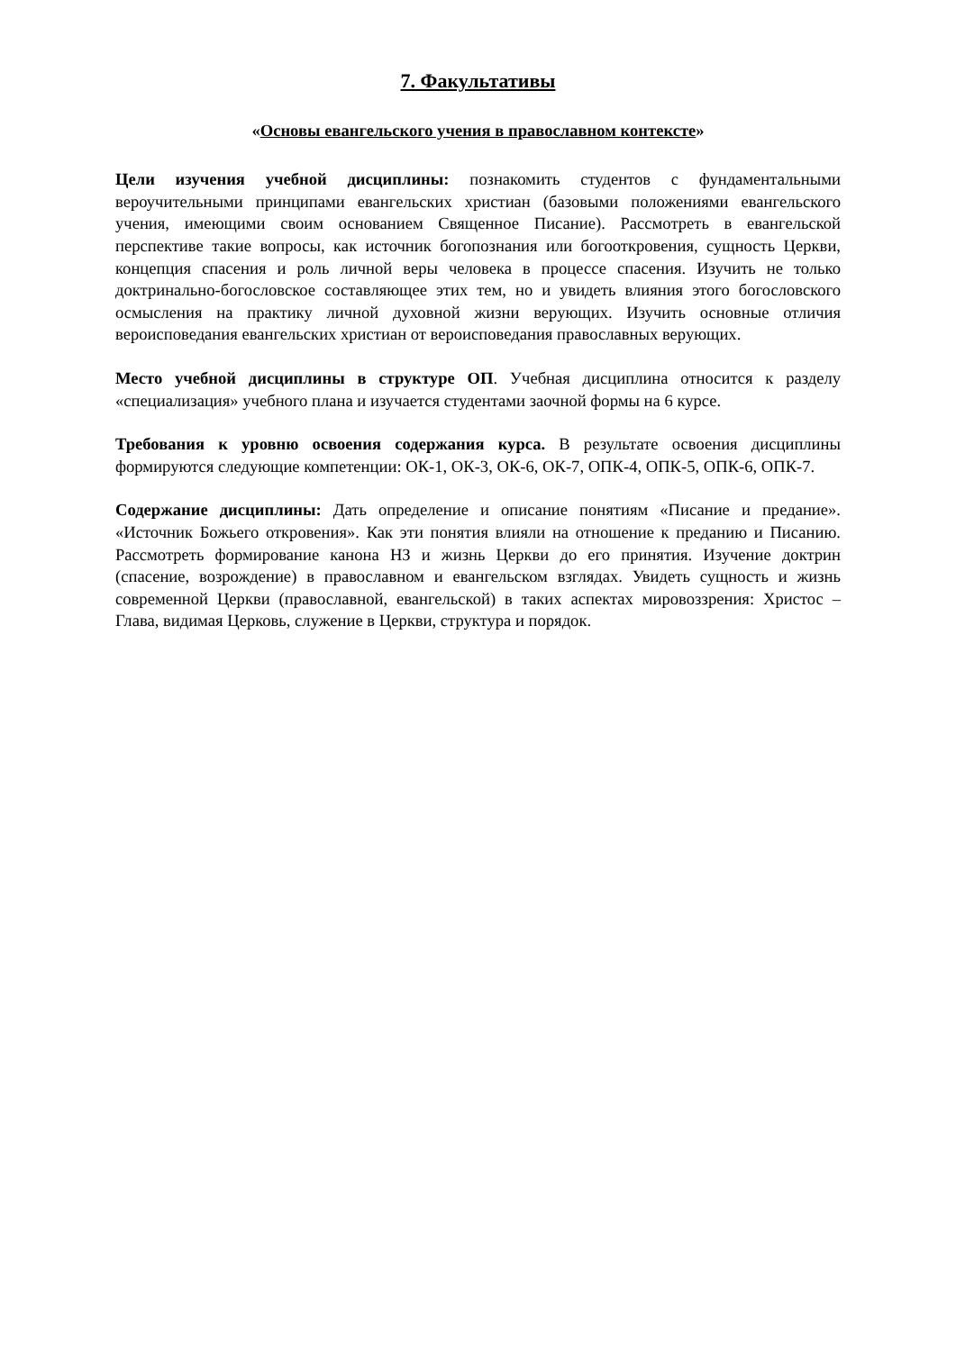7. Факультативы
«Основы евангельского учения в православном контексте»
Цели изучения учебной дисциплины: познакомить студентов с фундаментальными вероучительными принципами евангельских христиан (базовыми положениями евангельского учения, имеющими своим основанием Священное Писание). Рассмотреть в евангельской перспективе такие вопросы, как источник богопознания или богооткровения, сущность Церкви, концепция спасения и роль личной веры человека в процессе спасения. Изучить не только доктринально-богословское составляющее этих тем, но и увидеть влияния этого богословского осмысления на практику личной духовной жизни верующих. Изучить основные отличия вероисповедания евангельских христиан от вероисповедания православных верующих.
Место учебной дисциплины в структуре ОП. Учебная дисциплина относится к разделу «специализация» учебного плана и изучается студентами заочной формы на 6 курсе.
Требования к уровню освоения содержания курса. В результате освоения дисциплины формируются следующие компетенции: ОК-1, ОК-3, ОК-6, ОК-7, ОПК-4, ОПК-5, ОПК-6, ОПК-7.
Содержание дисциплины: Дать определение и описание понятиям «Писание и предание». «Источник Божьего откровения». Как эти понятия влияли на отношение к преданию и Писанию. Рассмотреть формирование канона НЗ и жизнь Церкви до его принятия. Изучение доктрин (спасение, возрождение) в православном и евангельском взглядах. Увидеть сущность и жизнь современной Церкви (православной, евангельской) в таких аспектах мировоззрения: Христос – Глава, видимая Церковь, служение в Церкви, структура и порядок.